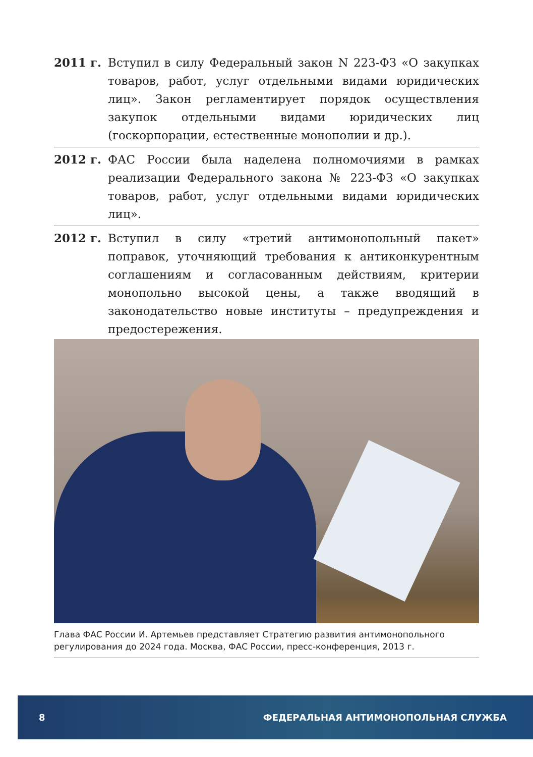2011 г. Вступил в силу Федеральный закон N 223-ФЗ «О закупках товаров, работ, услуг отдельными видами юридических лиц». Закон регламентирует порядок осуществления закупок отдельными видами юридических лиц (госкорпорации, естественные монополии и др.).
2012 г. ФАС России была наделена полномочиями в рамках реализации Федерального закона № 223-ФЗ «О закупках товаров, работ, услуг отдельными видами юридических лиц».
2012 г. Вступил в силу «третий антимонопольный пакет» поправок, уточняющий требования к антиконкурентным соглашениям и согласованным действиям, критерии монопольно высокой цены, а также вводящий в законодательство новые институты – предупреждения и предостережения.
Глава ФАС России И. Артемьев представляет Стратегию развития антимонопольного регулирования до 2024 года. Москва, ФАС России, пресс-конференция, 2013 г.
8 ФЕДЕРАЛЬНАЯ АНТИМОНОПОЛЬНАЯ СЛУЖБА